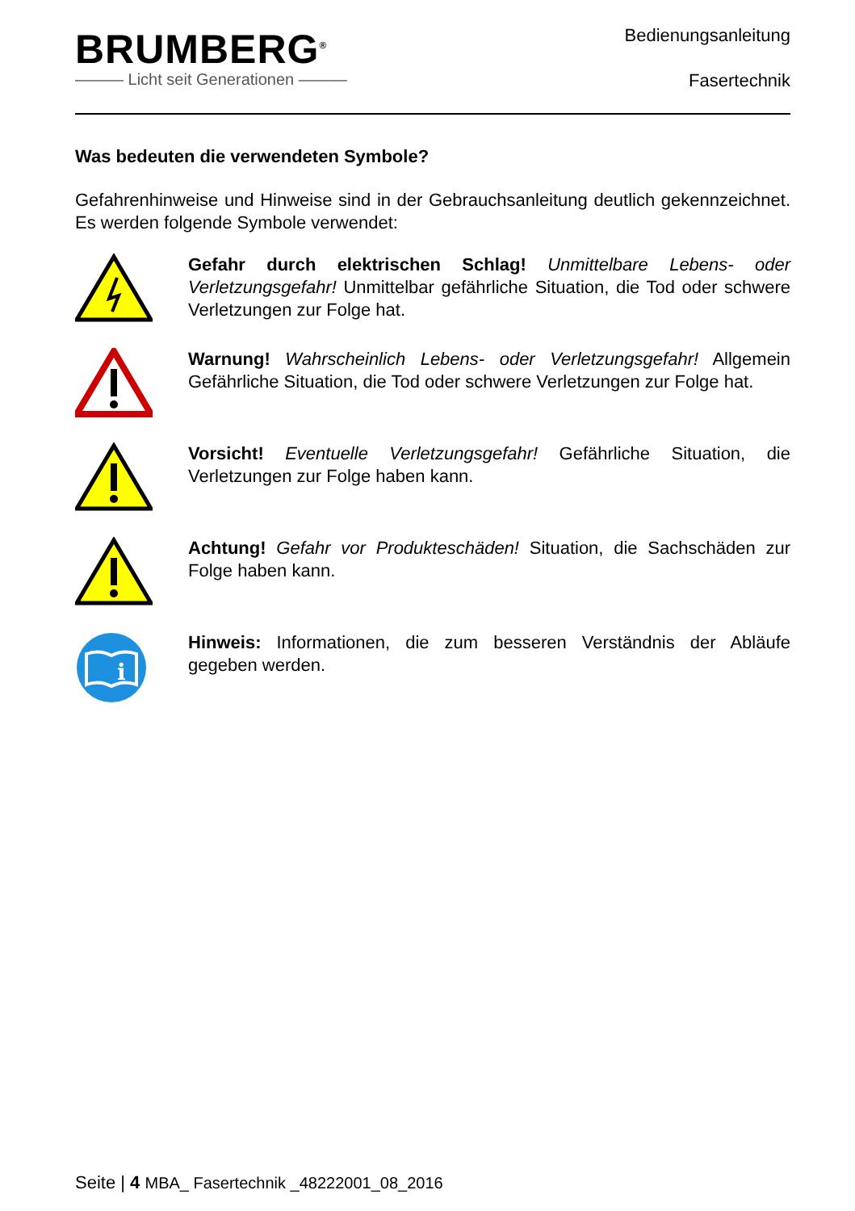BRUMBERG<sup>®</sup>
——— Licht seit Generationen ———
Bedienungsanleitung
Fasertechnik
Was bedeuten die verwendeten Symbole?
Gefahrenhinweise und Hinweise sind in der Gebrauchsanleitung deutlich gekennzeichnet. Es werden folgende Symbole verwendet:
Gefahr durch elektrischen Schlag! Unmittelbare Lebens- oder Verletzungsgefahr! Unmittelbar gefährliche Situation, die Tod oder schwere Verletzungen zur Folge hat.
Warnung! Wahrscheinlich Lebens- oder Verletzungsgefahr! Allgemein Gefährliche Situation, die Tod oder schwere Verletzungen zur Folge hat.
Vorsicht! Eventuelle Verletzungsgefahr! Gefährliche Situation, die Verletzungen zur Folge haben kann.
Achtung! Gefahr vor Produkteschäden! Situation, die Sachschäden zur Folge haben kann.
i
Hinweis: Informationen, die zum besseren Verständnis der Abläufe gegeben werden.
Seite | 4 MBA_ Fasertechnik _48222001_08_2016